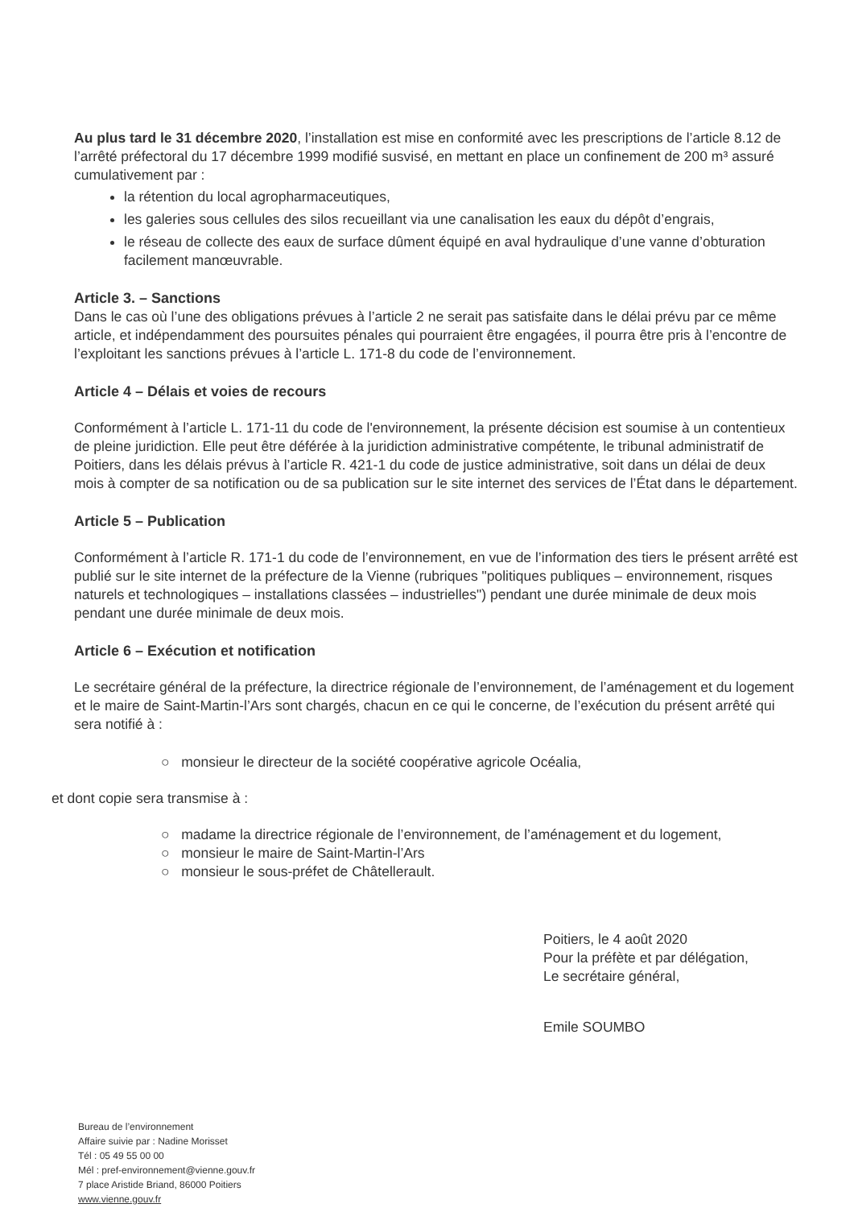Au plus tard le 31 décembre 2020, l’installation est mise en conformité avec les prescriptions de l’article 8.12 de l’arrêté préfectoral du 17 décembre 1999 modifié susvisé, en mettant en place un confinement de 200 m³ assuré cumulativement par :
la rétention du local agropharmaceutiques,
les galeries sous cellules des silos recueillant via une canalisation les eaux du dépôt d’engrais,
le réseau de collecte des eaux de surface dûment équipé en aval hydraulique d’une vanne d’obturation facilement manœuvrable.
Article 3. – Sanctions
Dans le cas où l’une des obligations prévues à l’article 2 ne serait pas satisfaite dans le délai prévu par ce même article, et indépendamment des poursuites pénales qui pourraient être engagées, il pourra être pris à l’encontre de l’exploitant les sanctions prévues à l’article L. 171-8 du code de l’environnement.
Article 4 – Délais et voies de recours
Conformément à l’article L. 171-11 du code de l'environnement, la présente décision est soumise à un contentieux de pleine juridiction. Elle peut être déférée à la juridiction administrative compétente, le tribunal administratif de Poitiers, dans les délais prévus à l’article R. 421-1 du code de justice administrative, soit dans un délai de deux mois à compter de sa notification ou de sa publication sur le site internet des services de l’État dans le département.
Article 5 – Publication
Conformément à l’article R. 171-1 du code de l’environnement, en vue de l’information des tiers le présent arrêté est publié sur le site internet de la préfecture de la Vienne (rubriques "politiques publiques – environnement, risques naturels et technologiques – installations classées – industrielles") pendant une durée minimale de deux mois pendant une durée minimale de deux mois.
Article 6 – Exécution et notification
Le secrétaire général de la préfecture, la directrice régionale de l’environnement, de l’aménagement et du logement et le maire de Saint-Martin-l’Ars sont chargés, chacun en ce qui le concerne, de l’exécution du présent arrêté qui sera notifié à :
○ monsieur le directeur de la société coopérative agricole Océalia,
et dont copie sera transmise à :
○ madame la directrice régionale de l’environnement, de l’aménagement et du logement,
○ monsieur le maire de Saint-Martin-l’Ars
○ monsieur le sous-préfet de Châtellerault.
Poitiers, le 4 août 2020
Pour la préfète et par délégation,
Le secrétaire général,
Emile SOUMBO
Bureau de l’environnement
Affaire suivie par : Nadine Morisset
Tél : 05 49 55 00 00
Mél : pref-environnement@vienne.gouv.fr
7 place Aristide Briand, 86000 Poitiers
www.vienne.gouv.fr